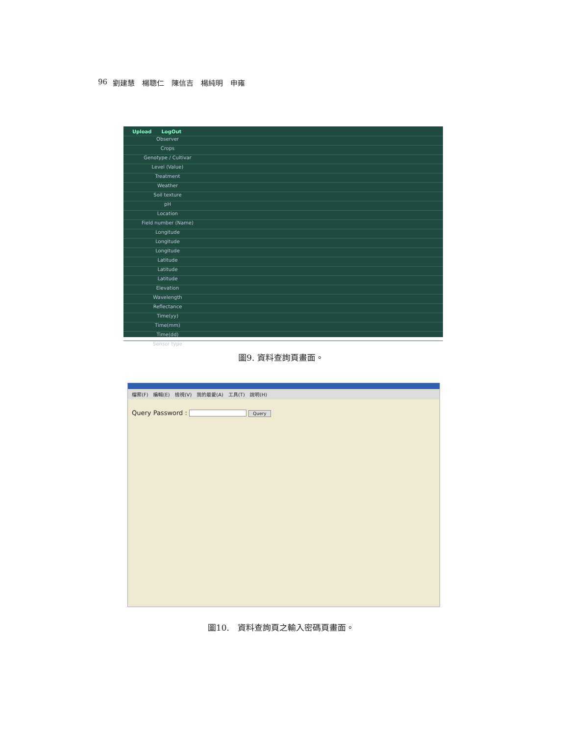96 劉建慧　楊聰仁　陳信吉　楊純明　申雍
Upload　　LogOut
Observer
Crops
Genotype / Cultivar
Level (Value)
Treatment
Weather
Soil texture
pH
Location
Field number (Name)
Longitude
Longitude
Longitude
Latitude
Latitude
Latitude
Elevation
Wavelength
Reflectance
Time(yy)
Time(mm)
Time(dd)
Sensor type
圖9. 資料查詢頁畫面。
檔案(F)　編輯(E)　檢視(V)　我的最愛(A)　工具(T)　說明(H)
Query Password : Query
圖10.　資料查詢頁之輸入密碼頁畫面。